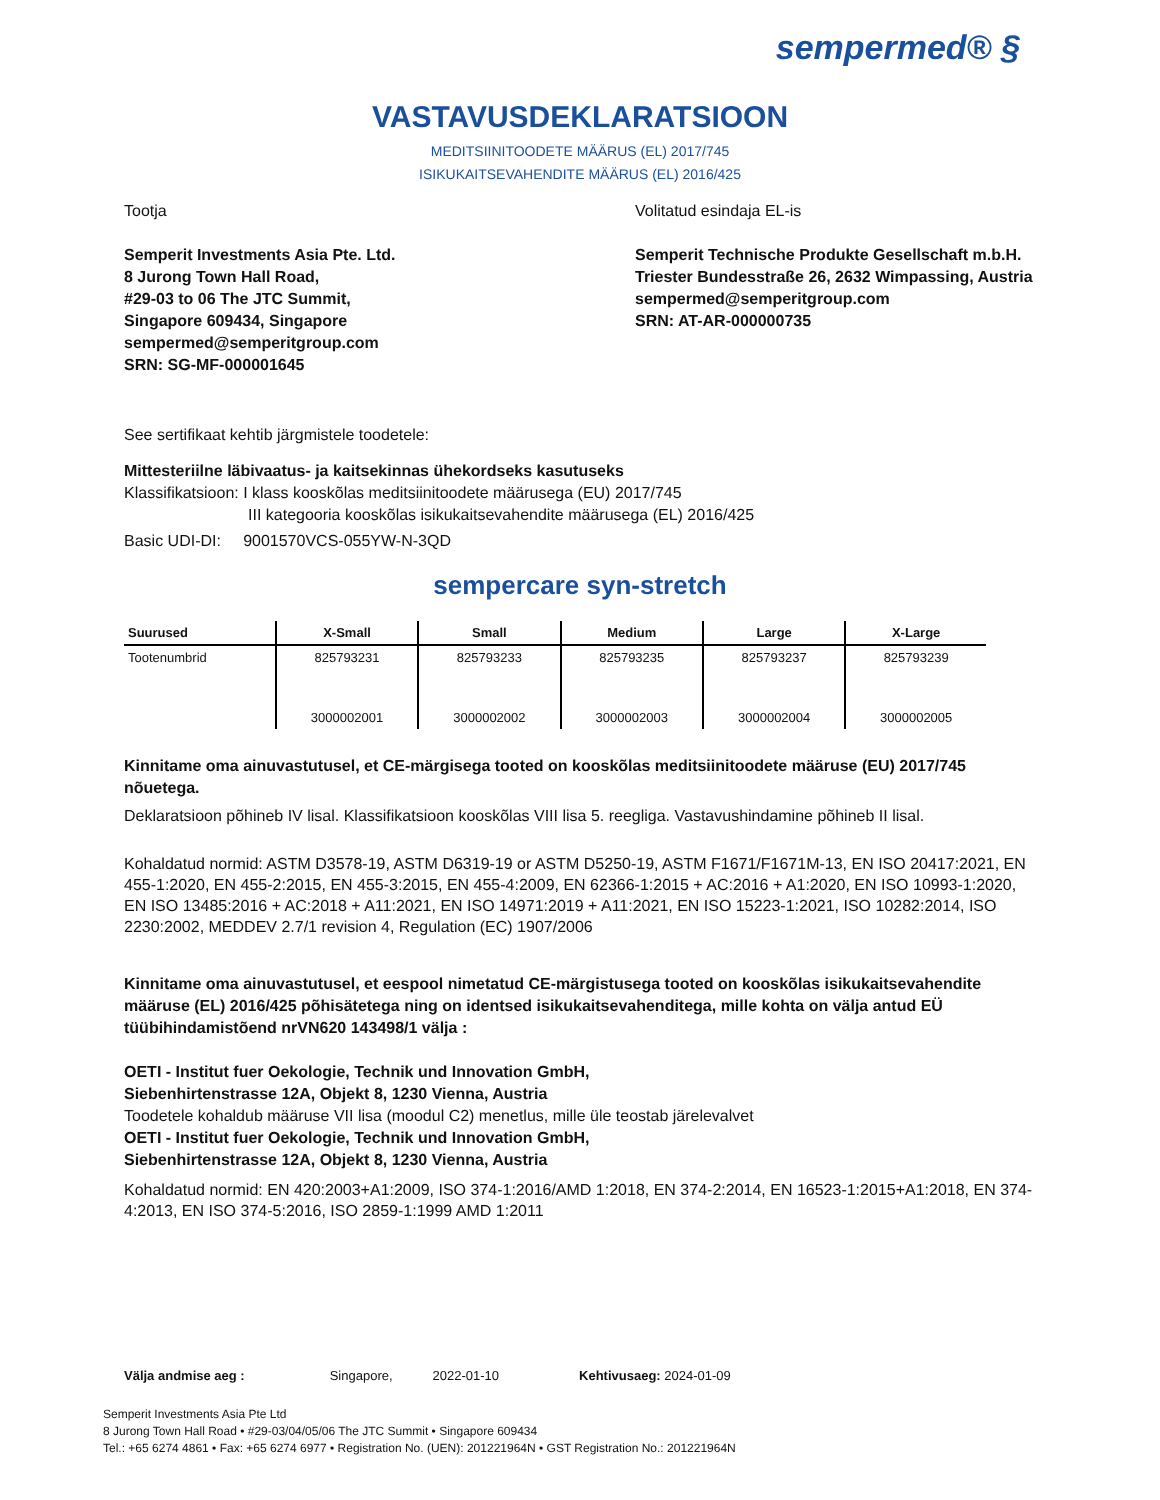sempermed® §
VASTAVUSDEKLARATSIOON
MEDITSIINITOODETE MÄÄRUS (EL) 2017/745
ISIKUKAITSEVAHENDITE MÄÄRUS (EL) 2016/425
Tootja
Semperit Investments Asia Pte. Ltd.
8 Jurong Town Hall Road,
#29-03 to 06 The JTC Summit,
Singapore 609434, Singapore
sempermed@semperitgroup.com
SRN: SG-MF-000001645
Volitatud esindaja EL-is
Semperit Technische Produkte Gesellschaft m.b.H.
Triester Bundesstraße 26, 2632 Wimpassing, Austria
sempermed@semperitgroup.com
SRN: AT-AR-000000735
See sertifikaat kehtib järgmistele toodetele:
Mittesteriilne läbivaatus- ja kaitsekinnas ühekordseks kasutuseks
Klassifikatsioon: I klass kooskõlas meditsiinitoodete määrusega (EU) 2017/745
III kategooria kooskõlas isikukaitsevahendite määrusega (EL) 2016/425
Basic UDI-DI: 9001570VCS-055YW-N-3QD
sempercare syn-stretch
| Suurused | X-Small | Small | Medium | Large | X-Large |
| --- | --- | --- | --- | --- | --- |
| Tootenumbrid | 825793231 | 825793233 | 825793235 | 825793237 | 825793239 |
| | 3000002001 | 3000002002 | 3000002003 | 3000002004 | 3000002005 |
Kinnitame oma ainuvastutusel, et CE-märgisega tooted on kooskõlas meditsiinitoodete määruse (EU) 2017/745 nõuetega.
Deklaratsioon põhineb IV lisal. Klassifikatsioon kooskõlas VIII lisa 5. reegliga. Vastavushindamine põhineb II lisal.
Kohaldatud normid: ASTM D3578-19, ASTM D6319-19 or ASTM D5250-19, ASTM F1671/F1671M-13, EN ISO 20417:2021, EN 455-1:2020, EN 455-2:2015, EN 455-3:2015, EN 455-4:2009, EN 62366-1:2015 + AC:2016 + A1:2020, EN ISO 10993-1:2020, EN ISO 13485:2016 + AC:2018 + A11:2021, EN ISO 14971:2019 + A11:2021, EN ISO 15223-1:2021, ISO 10282:2014, ISO 2230:2002, MEDDEV 2.7/1 revision 4, Regulation (EC) 1907/2006
Kinnitame oma ainuvastutusel, et eespool nimetatud CE-märgistusega tooted on kooskõlas isikukaitsevahendite määruse (EL) 2016/425 põhisätetega ning on identsed isikukaitsevahenditega, mille kohta on välja antud EÜ tüübihindamistõend nrVN620 143498/1 välja :
OETI - Institut fuer Oekologie, Technik und Innovation GmbH,
Siebenhirtenstrasse 12A, Objekt 8, 1230 Vienna, Austria
Toodetele kohaldub määruse VII lisa (moodul C2) menetlus, mille üle teostab järelevalvet
OETI - Institut fuer Oekologie, Technik und Innovation GmbH,
Siebenhirtenstrasse 12A, Objekt 8, 1230 Vienna, Austria
Kohaldatud normid: EN 420:2003+A1:2009, ISO 374-1:2016/AMD 1:2018, EN 374-2:2014, EN 16523-1:2015+A1:2018, EN 374-4:2013, EN ISO 374-5:2016, ISO 2859-1:1999 AMD 1:2011
Välja andmise aeg : Singapore, 2022-01-10 Kehtivusaeg: 2024-01-09
Semperit Investments Asia Pte Ltd
8 Jurong Town Hall Road • #29-03/04/05/06 The JTC Summit • Singapore 609434
Tel.: +65 6274 4861 • Fax: +65 6274 6977 • Registration No. (UEN): 201221964N • GST Registration No.: 201221964N